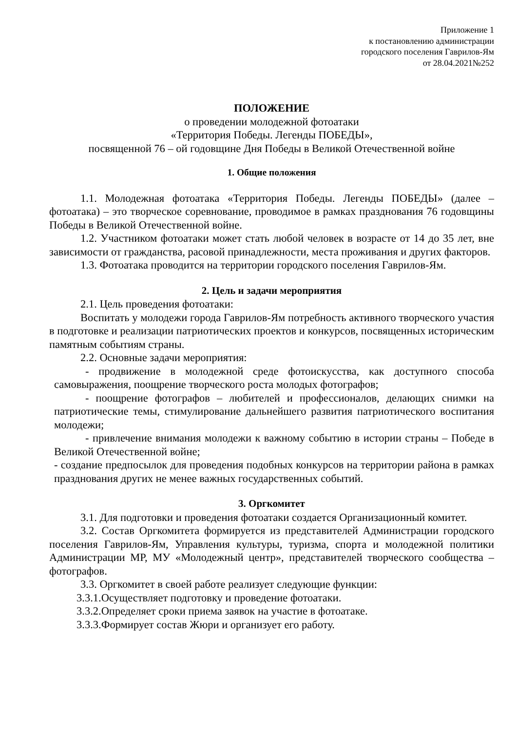Приложение 1
к постановлению администрации
городского поселения Гаврилов-Ям
от 28.04.2021№252
ПОЛОЖЕНИЕ
о проведении молодежной фотоатаки
«Территория Победы. Легенды ПОБЕДЫ»,
посвященной 76 – ой годовщине Дня Победы в Великой Отечественной войне
1. Общие положения
1.1. Молодежная фотоатака «Территория Победы. Легенды ПОБЕДЫ» (далее – фотоатака) – это творческое соревнование, проводимое в рамках празднования 76 годовщины Победы в Великой Отечественной войне.
1.2. Участником фотоатаки может стать любой человек в возрасте от 14 до 35 лет, вне зависимости от гражданства, расовой принадлежности, места проживания и других факторов.
1.3. Фотоатака проводится на территории городского поселения Гаврилов-Ям.
2. Цель и задачи мероприятия
2.1. Цель проведения фотоатаки:
Воспитать у молодежи города Гаврилов-Ям потребность активного творческого участия в подготовке и реализации патриотических проектов и конкурсов, посвященных историческим памятным событиям страны.
2.2. Основные задачи мероприятия:
- продвижение в молодежной среде фотоискусства, как доступного способа самовыражения, поощрение творческого роста молодых фотографов;
- поощрение фотографов – любителей и профессионалов, делающих снимки на патриотические темы, стимулирование дальнейшего развития патриотического воспитания молодежи;
- привлечение внимания молодежи к важному событию в истории страны – Победе в Великой Отечественной войне;
- создание предпосылок для проведения подобных конкурсов на территории района в рамках празднования других не менее важных государственных событий.
3. Оргкомитет
3.1. Для подготовки и проведения фотоатаки создается Организационный комитет.
3.2. Состав Оргкомитета формируется из представителей Администрации городского поселения Гаврилов-Ям, Управления культуры, туризма, спорта и молодежной политики Администрации МР, МУ «Молодежный центр», представителей творческого сообщества – фотографов.
3.3. Оргкомитет в своей работе реализует следующие функции:
3.3.1.Осуществляет подготовку и проведение фотоатаки.
3.3.2.Определяет сроки приема заявок на участие в фотоатаке.
3.3.3.Формирует состав Жюри и организует его работу.